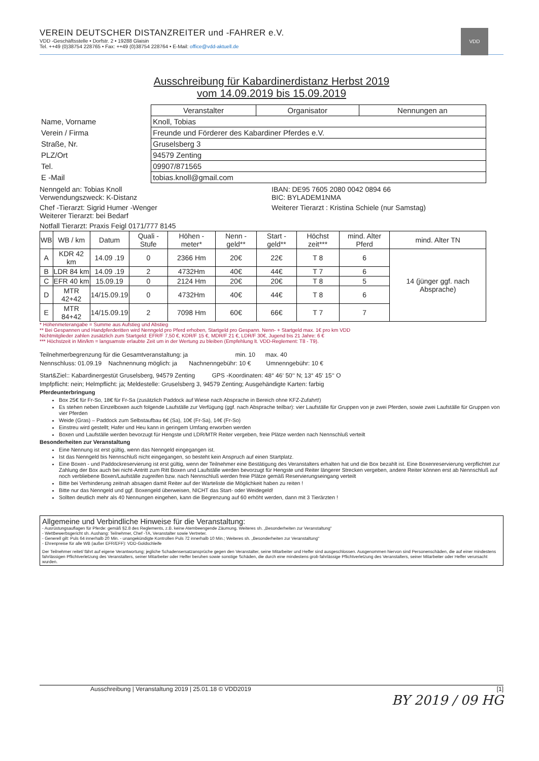VDD
VEREIN DEUTSCHER DISTANZREITER und -FAHRER e.V.
VDD -Geschäftsstelle • Dorfstr. 2 • 19288 Glaisin
Tel. ++49 (0)38754 228765 • Fax: ++49 (0)38754 228764 • E-Mail: office@vdd-aktuell.de
Ausschreibung für Kabardinerdistanz Herbst 2019
vom 14.09.2019 bis 15.09.2019
| | Veranstalter | Organisator | Nennungen an |
| Name, Vorname | Knoll, Tobias | | |
| Verein / Firma | Freunde und Förderer des Kabardiner Pferdes e.V. | | |
| Straße, Nr. | Gruselsberg 3 | | |
| PLZ/Ort | 94579 Zenting | | |
| Tel. | 09907/871565 | | |
| E -Mail | tobias.knoll@gmail.com | | |
Nenngeld an: Tobias Knoll
Verwendungszweck: K-Distanz
IBAN: DE95 7605 2080 0042 0894 66
BIC: BYLADEM1NMA
Chef -Tierarzt: Sigrid Humer -Wenger
Weiterer Tierarzt: bei Bedarf
Weiterer Tierarzt : Kristina Schiele (nur Samstag)
Notfall Tierarzt: Praxis Feigl 0171/777 8145
| WB | WB / km | Datum | Quali - Stufe | Höhen - meter* | Nenn - geld** | Start - geld** | Höchst zeit*** | mind. Alter Pferd | mind. Alter TN |
| --- | --- | --- | --- | --- | --- | --- | --- | --- | --- |
| A | KDR 42 km | 14.09 .19 | 0 | 2366 Hm | 20€ | 22€ | T 8 | 6 | 14 (jünger ggf. nach Absprache) |
| B | LDR 84 km | 14.09 .19 | 2 | 4732Hm | 40€ | 44€ | T 7 | 6 | |
| C | EFR 40 km | 15.09.19 | 0 | 2124 Hm | 20€ | 20€ | T 8 | 5 | |
| D | MTR 42+42 | 14/15.09.19 | 0 | 4732Hm | 40€ | 44€ | T 8 | 6 | |
| E | MTR 84+42 | 14/15.09.19 | 2 | 7098 Hm | 60€ | 66€ | T 7 | 7 | |
* Höhenmeterangabe = Summe aus Aufstieg und Abstieg
** Bei Gespannen und Handpferderitten wird Nenngeld pro Pferd erhoben, Startgeld pro Gespann. Nenn- + Startgeld max. 1€ pro km VDD
Nichtmitglieder zahlen zusätzlich zum Startgeld: EFR/F 7,50 €, KDR/F 15 €, MDR/F 21 €, LDR/F 30€, Jugend bis 21 Jahre: 6 €
*** Höchstzeit in Min/km = langsamste erlaubte Zeit um in der Wertung zu bleiben (Empfehlung lt. VDD-Reglement: T8 - T9).
Teilnehmerbegrenzung für die Gesamtveranstaltung: ja min. 10 max. 40
Nennschluss: 01.09.19 Nachnennung möglich: ja Nachnenngebühr: 10 € Umnenngebühr: 10 €
Start&Ziel:: Kabardinergestüt Gruselsberg, 94579 Zenting GPS -Koordinaten: 48° 46‘ 50‘‘ N; 13° 45‘ 15‘‘ O
Impfpflicht: nein; Helmpflicht: ja; Meldestelle: Gruselsberg 3, 94579 Zenting; Ausgehändigte Karten: farbig
Pferdeunterbringung
Box 25€ für Fr-So, 18€ für Fr-Sa (zusätzlich Paddock auf Wiese nach Absprache in Bereich ohne KFZ-Zufahrt!)
Es stehen neben Einzelboxen auch folgende Laufställe zur Verfügung (ggf. nach Absprache teilbar): vier Laufställe für Gruppen von je zwei Pferden, sowie zwei Laufställe für Gruppen von vier Pferden
Weide (Gras) – Paddock zum Selbstaufbau 6€ (Sa), 10€ (Fr-Sa), 14€ (Fr-So)
Einstreu wird gestellt; Hafer und Heu kann in geringem Umfang erworben werden
Boxen und Laufställe werden bevorzugt für Hengste und LDR/MTR Reiter vergeben, freie Plätze werden nach Nennschluß verteilt
Besonderheiten zur Veranstaltung
Eine Nennung ist erst gültig, wenn das Nenngeld eingegangen ist.
Ist das Nenngeld bis Nennschluß nicht eingegangen, so besteht kein Anspruch auf einen Startplatz.
Eine Boxen - und Paddockreservierung ist erst gültig, wenn der Teilnehmer eine Bestätigung des Veranstalters erhalten hat und die Box bezahlt ist. Eine Boxenreservierung verpflichtet zur Zahlung der Box auch bei nicht-Antritt zum Ritt Boxen und Laufställe werden bevorzugt für Hengste und Reiter längerer Strecken vergeben, andere Reiter können erst ab Nennschluß auf noch verbliebene Boxen/Laufställe zugreifen bzw. nach Nennschluß werden freie Plätze gemäß Reservierungseingang verteilt
Bitte bei Verhinderung zeitnah absagen damit Reiter auf der Warteliste die Möglichkeit haben zu reiten !
Bitte nur das Nenngeld und ggf. Boxengeld überweisen, NICHT das Start- oder Weidegeld!
Sollten deutlich mehr als 40 Nennungen eingehen, kann die Begrenzung auf 60 erhöht werden, dann mit 3 Tierärzten !
Allgemeine und Verbindliche Hinweise für die Veranstaltung:
- Ausrüstungsauflagen für Pferde: gemäß §2.8 des Reglements, z.B. keine Atembeengende Zäumung. Weiteres sh. „Besonderheiten zur Veranstaltung“
- Wettbewerbsgericht sh. Aushang: Teilnehmer, Chef -TA, Veranstalter sowie Vertreter.
- Generell gilt: Puls 64 innerhalb 20 Min. - unangekündigte Kontrollen Puls 72 innerhalb 10 Min.; Weiteres sh. „Besonderheiten zur Veranstaltung“
- Ehrenpreise für alle WB (außer EFR/EFF): VDD-Goldschleife
Der Teilnehmer reitet/ fährt auf eigene Verantwortung; jegliche Schadensersatzansprüche gegen den Veranstalter, seine Mitarbeiter und Helfer sind ausgeschlossen. Ausgenommen hiervon sind Personenschäden, die auf einer mindestens fahrlässigen Pflichtverletzung des Veranstalters, seiner Mitarbeiter oder Helfer beruhen sowie sonstige Schäden, die durch eine mindestens grob fahrlässige Pflichtverletzung des Veranstalters, seiner Mitarbeiter oder Helfer verursacht wurden.
Ausschreibung | Veranstaltung 2019 | 25.01.18 © VDD2019 [1]
BY 2019 / 09 HG